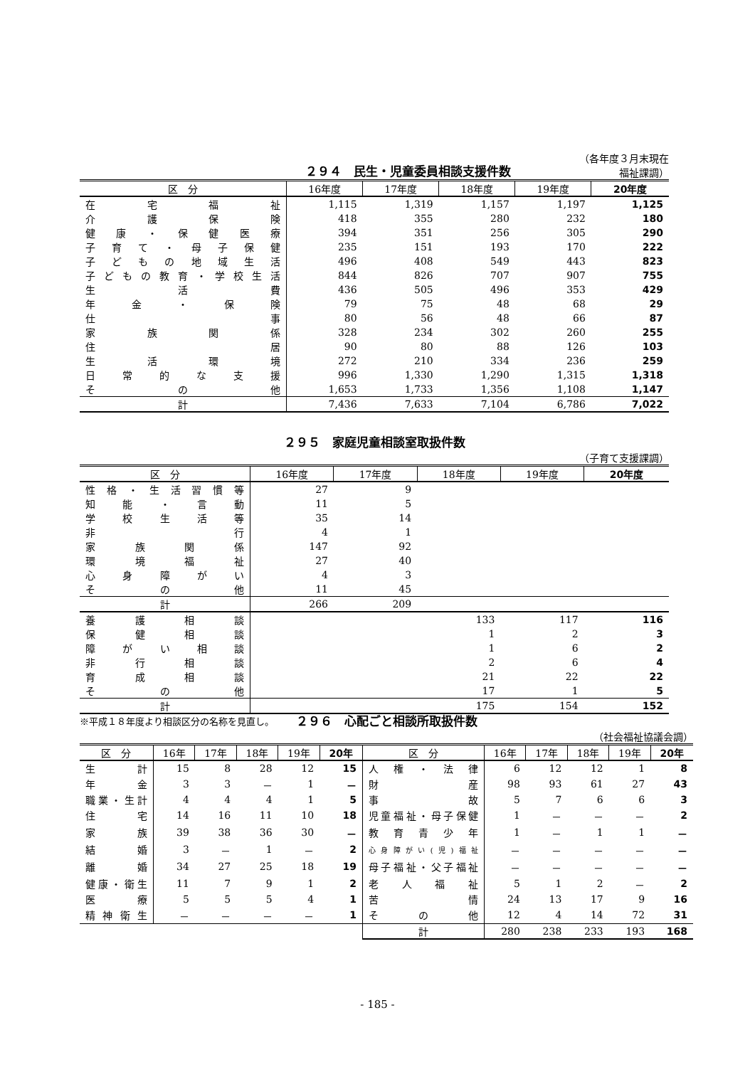２９４　民生・児童委員相談支援件数
（各年度３月末現在
福祉課調）
| 区 分 | 16年度 | 17年度 | 18年度 | 19年度 | 20年度 |
| --- | --- | --- | --- | --- | --- |
| 在宅福祉 | 1,115 | 1,319 | 1,157 | 1,197 | 1,125 |
| 介護保険 | 418 | 355 | 280 | 232 | 180 |
| 健康・保健医療 | 394 | 351 | 256 | 305 | 290 |
| 子育て・母子保健 | 235 | 151 | 193 | 170 | 222 |
| 子どもの地域生活 | 496 | 408 | 549 | 443 | 823 |
| 子どもの教育・学校生活 | 844 | 826 | 707 | 907 | 755 |
| 生活費 | 436 | 505 | 496 | 353 | 429 |
| 年金・保険 | 79 | 75 | 48 | 68 | 29 |
| 仕事 | 80 | 56 | 48 | 66 | 87 |
| 家族関係 | 328 | 234 | 302 | 260 | 255 |
| 住居 | 90 | 80 | 88 | 126 | 103 |
| 生活環境 | 272 | 210 | 334 | 236 | 259 |
| 日常的な支援 | 996 | 1,330 | 1,290 | 1,315 | 1,318 |
| その他 | 1,653 | 1,733 | 1,356 | 1,108 | 1,147 |
| 計 | 7,436 | 7,633 | 7,104 | 6,786 | 7,022 |
２９５　家庭児童相談室取扱件数
（子育て支援課調）
| 区 分 | 16年度 | 17年度 | 18年度 | 19年度 | 20年度 |
| --- | --- | --- | --- | --- | --- |
| 性格・生活習慣等 | 27 | 9 | | | |
| 知能・言動 | 11 | 5 | | | |
| 学校生活等 | 35 | 14 | | | |
| 非行 | 4 | 1 | | | |
| 家族関係 | 147 | 92 | | | |
| 環境福祉 | 27 | 40 | | | |
| 心身障がい | 4 | 3 | | | |
| その他 | 11 | 45 | | | |
| 計 | 266 | 209 | | | |
| 養護相談 | | | 133 | 117 | 116 |
| 保健相談 | | | 1 | 2 | 3 |
| 障がい相談 | | | 1 | 6 | 2 |
| 非行相談 | | | 2 | 6 | 4 |
| 育成相談 | | | 21 | 22 | 22 |
| その他 | | | 17 | 1 | 5 |
| 計 | | | 175 | 154 | 152 |
※平成１８年度より相談区分の名称を見直し。
２９６　心配ごと相談所取扱件数
（社会福祉協議会調）
| 区 分 | 16年 | 17年 | 18年 | 19年 | 20年 | 区 分 | 16年 | 17年 | 18年 | 19年 | 20年 |
| --- | --- | --- | --- | --- | --- | --- | --- | --- | --- | --- | --- |
| 生計 | 15 | 8 | 28 | 12 | 15 | 人権・法律 | 6 | 12 | 12 | 1 | 8 |
| 年金 | 3 | 3 | － | 1 | － | 財産 | 98 | 93 | 61 | 27 | 43 |
| 職業・生計 | 4 | 4 | 4 | 1 | 5 | 事故 | 5 | 7 | 6 | 6 | 3 |
| 住宅 | 14 | 16 | 11 | 10 | 18 | 児童福祉・母子保健 | 1 | － | － | － | 2 |
| 家族 | 39 | 38 | 36 | 30 | － | 教育青少年 | 1 | － | 1 | 1 | － |
| 結婚 | 3 | － | 1 | － | 2 | 心身障がい(児)福祉 | － | － | － | － | － |
| 離婚 | 34 | 27 | 25 | 18 | 19 | 母子福祉・父子福祉 | － | － | － | － | － |
| 健康・衛生 | 11 | 7 | 9 | 1 | 2 | 老人福祉 | 5 | 1 | 2 | － | 2 |
| 医療 | 5 | 5 | 5 | 4 | 1 | 苦情 | 24 | 13 | 17 | 9 | 16 |
| 精神衛生 | － | － | － | － | 1 | その他 | 12 | 4 | 14 | 72 | 31 |
| | | | | | | 計 | 280 | 238 | 233 | 193 | 168 |
- 185 -